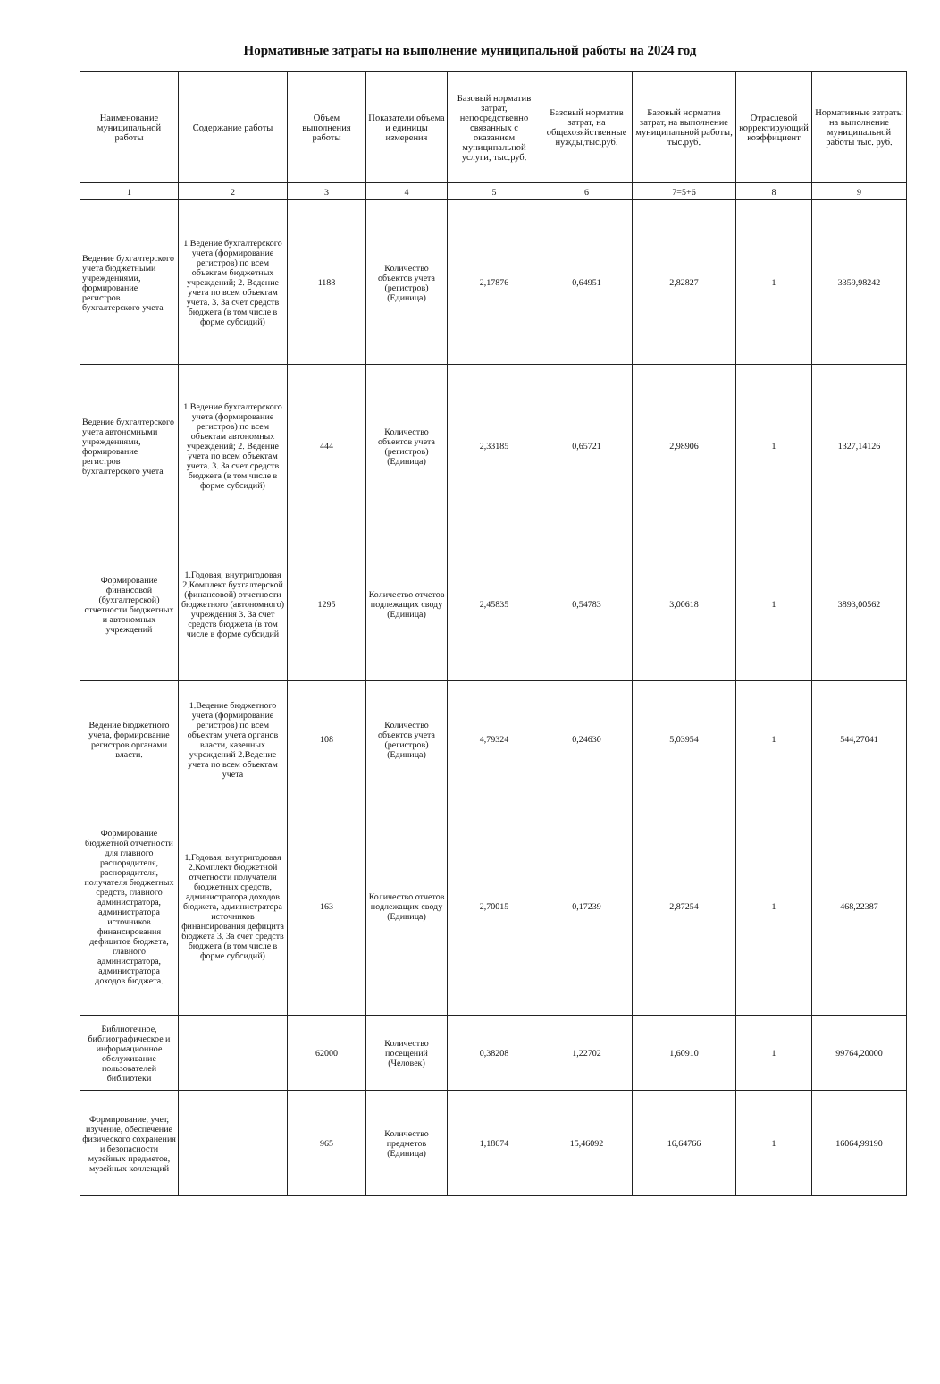Нормативные затраты на выполнение муниципальной работы на 2024 год
| Наименование муниципальной работы | Содержание работы | Объем выполнения работы | Показатели объема и единицы измерения | Базовый норматив затрат, непосредственно связанных с оказанием муниципальной услуги, тыс.руб. | Базовый норматив затрат, на общехозяйственные нужды,тыс.руб. | Базовый норматив затрат, на выполнение муниципальной работы, тыс.руб. | Отраслевой корректирующий коэффициент | Нормативные затраты на выполнение муниципальной работы тыс. руб. |
| --- | --- | --- | --- | --- | --- | --- | --- | --- |
| 1 | 2 | 3 | 4 | 5 | 6 | 7=5+6 | 8 | 9 |
| Ведение бухгалтерского учета бюджетными учреждениями, формирование регистров бухгалтерского учета | 1.Ведение бухгалтерского учета (формирование регистров) по всем объектам бюджетных учреждений; 2. Ведение учета по всем объектам учета. 3. За счет средств бюджета (в том числе в форме субсидий) | 1188 | Количество объектов учета (регистров) (Единица) | 2,17876 | 0,64951 | 2,82827 | 1 | 3359,98242 |
| Ведение бухгалтерского учета автономными учреждениями, формирование регистров бухгалтерского учета | 1.Ведение бухгалтерского учета (формирование регистров) по всем объектам автономных учреждений; 2. Ведение учета по всем объектам учета. 3. За счет средств бюджета (в том числе в форме субсидий) | 444 | Количество объектов учета (регистров) (Единица) | 2,33185 | 0,65721 | 2,98906 | 1 | 1327,14126 |
| Формирование финансовой (бухгалтерской) отчетности бюджетных и автономных учреждений | 1.Годовая, внутригодовая 2.Комплект бухгалтерской (финансовой) отчетности бюджетного (автономного) учреждения 3. За счет средств бюджета (в том числе в форме субсидий | 1295 | Количество отчетов подлежащих своду (Единица) | 2,45835 | 0,54783 | 3,00618 | 1 | 3893,00562 |
| Ведение бюджетного учета, формирование регистров органами власти. | 1.Ведение бюджетного учета (формирование регистров) по всем объектам учета органов власти, казенных учреждений 2.Ведение учета по всем объектам учета | 108 | Количество объектов учета (регистров) (Единица) | 4,79324 | 0,24630 | 5,03954 | 1 | 544,27041 |
| Формирование бюджетной отчетности для главного распорядителя, распорядителя, получателя бюджетных средств, главного администратора, администратора источников финансирования дефицитов бюджета, главного администратора, администратора доходов бюджета. | 1.Годовая, внутригодовая 2.Комплект бюджетной отчетности получателя бюджетных средств, администратора доходов бюджета, администратора источников финансирования дефицита бюджета 3. За счет средств бюджета (в том числе в форме субсидий) | 163 | Количество отчетов подлежащих своду (Единица) | 2,70015 | 0,17239 | 2,87254 | 1 | 468,22387 |
| Библиотечное, библиографическое и информационное обслуживание пользователей библиотеки | | 62000 | Количество посещений (Человек) | 0,38208 | 1,22702 | 1,60910 | 1 | 99764,20000 |
| Формирование, учет, изучение, обеспечение физического сохранения и безопасности музейных предметов, музейных коллекций | | 965 | Количество предметов (Единица) | 1,18674 | 15,46092 | 16,64766 | 1 | 16064,99190 |